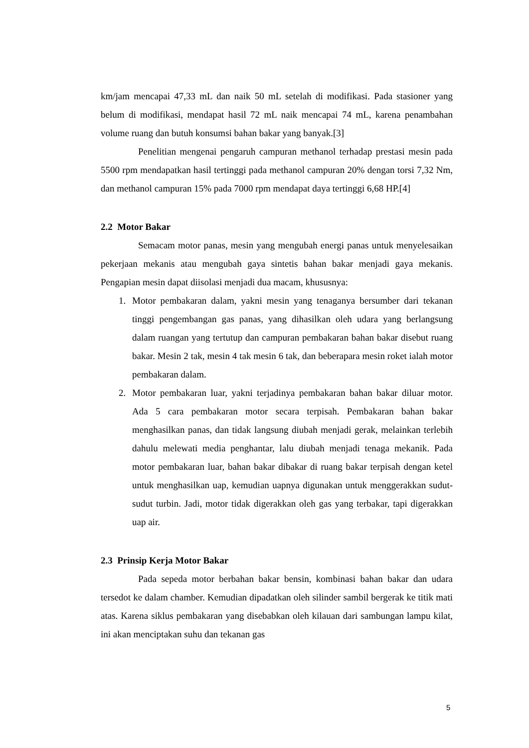km/jam mencapai 47,33 mL dan naik 50 mL setelah di modifikasi. Pada stasioner yang belum di modifikasi, mendapat hasil 72 mL naik mencapai 74 mL, karena penambahan volume ruang dan butuh konsumsi bahan bakar yang banyak.[3]
Penelitian mengenai pengaruh campuran methanol terhadap prestasi mesin pada 5500 rpm mendapatkan hasil tertinggi pada methanol campuran 20% dengan torsi 7,32 Nm, dan methanol campuran 15% pada 7000 rpm mendapat daya tertinggi 6,68 HP.[4]
2.2 Motor Bakar
Semacam motor panas, mesin yang mengubah energi panas untuk menyelesaikan pekerjaan mekanis atau mengubah gaya sintetis bahan bakar menjadi gaya mekanis. Pengapian mesin dapat diisolasi menjadi dua macam, khususnya:
1. Motor pembakaran dalam, yakni mesin yang tenaganya bersumber dari tekanan tinggi pengembangan gas panas, yang dihasilkan oleh udara yang berlangsung dalam ruangan yang tertutup dan campuran pembakaran bahan bakar disebut ruang bakar. Mesin 2 tak, mesin 4 tak mesin 6 tak, dan beberapara mesin roket ialah motor pembakaran dalam.
2. Motor pembakaran luar, yakni terjadinya pembakaran bahan bakar diluar motor. Ada 5 cara pembakaran motor secara terpisah. Pembakaran bahan bakar menghasilkan panas, dan tidak langsung diubah menjadi gerak, melainkan terlebih dahulu melewati media penghantar, lalu diubah menjadi tenaga mekanik. Pada motor pembakaran luar, bahan bakar dibakar di ruang bakar terpisah dengan ketel untuk menghasilkan uap, kemudian uapnya digunakan untuk menggerakkan sudut-sudut turbin. Jadi, motor tidak digerakkan oleh gas yang terbakar, tapi digerakkan uap air.
2.3 Prinsip Kerja Motor Bakar
Pada sepeda motor berbahan bakar bensin, kombinasi bahan bakar dan udara tersedot ke dalam chamber. Kemudian dipadatkan oleh silinder sambil bergerak ke titik mati atas. Karena siklus pembakaran yang disebabkan oleh kilauan dari sambungan lampu kilat, ini akan menciptakan suhu dan tekanan gas
5